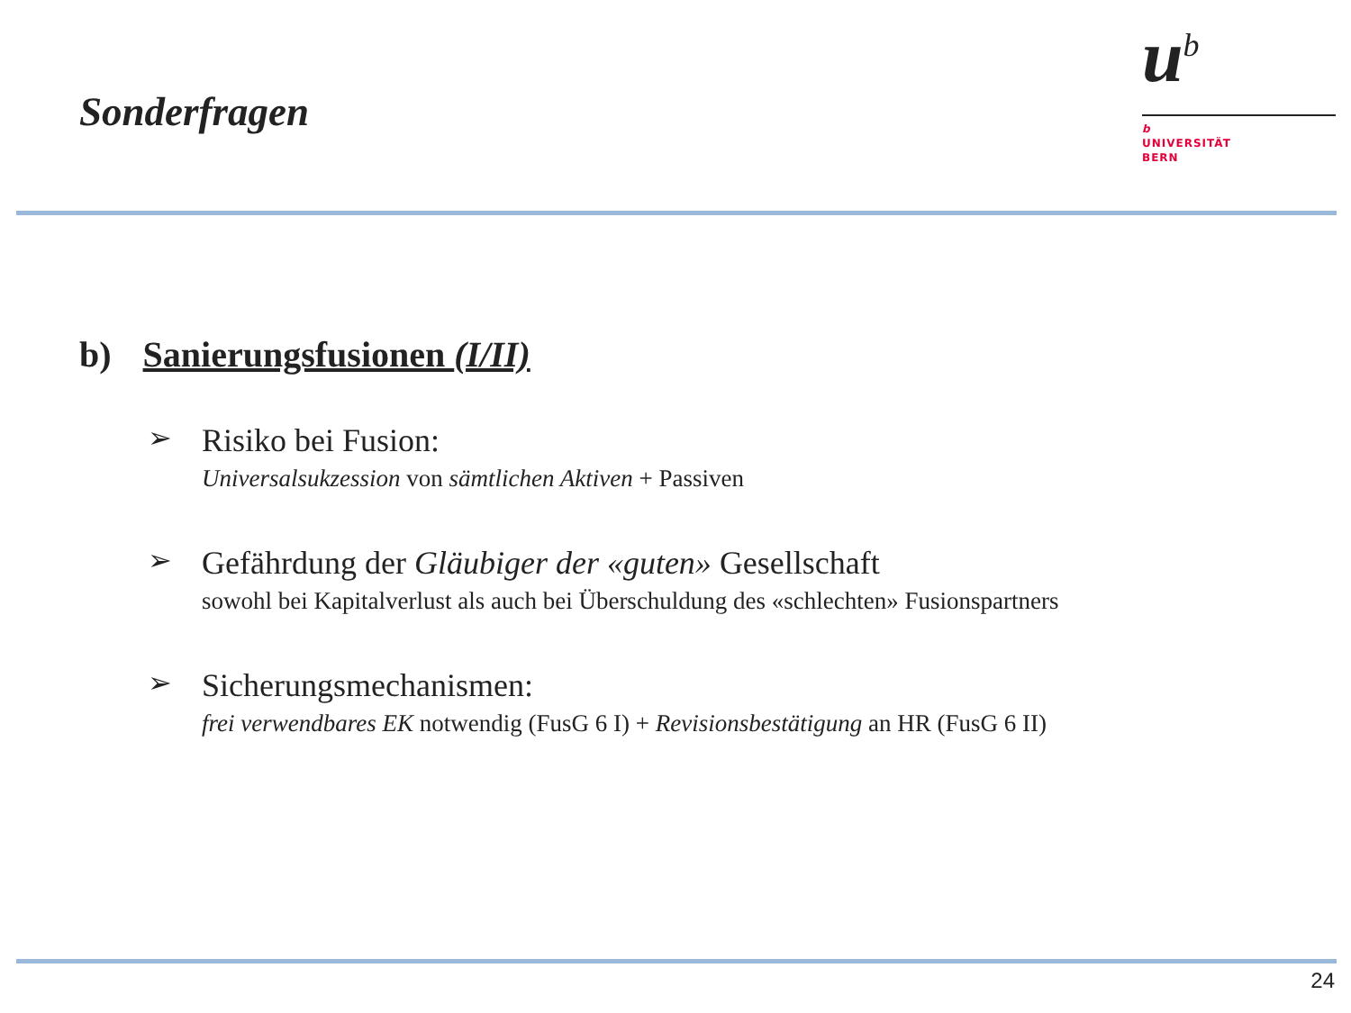Sonderfragen
u<sup>b</sup>
b
UNIVERSITÄT
BERN
b) Sanierungsfusionen (I/II)
➢
Risiko bei Fusion:
Universalsukzession von sämtlichen Aktiven + Passiven
➢
Gefährdung der Gläubiger der «guten» Gesellschaft
sowohl bei Kapitalverlust als auch bei Überschuldung des «schlechten» Fusionspartners
➢
Sicherungsmechanismen:
frei verwendbares EK notwendig (FusG 6 I) + Revisionsbestätigung an HR (FusG 6 II)
24